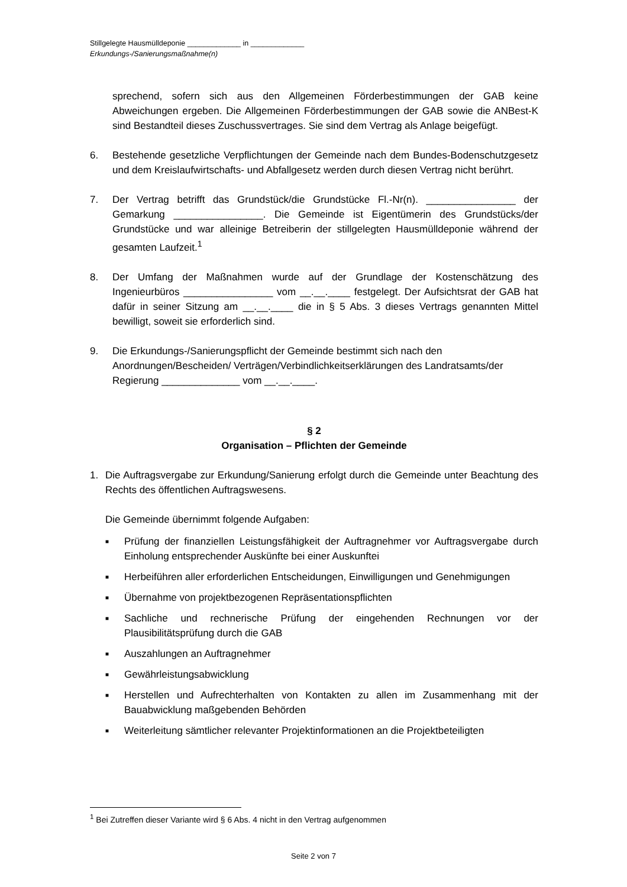Stillgelegte Hausmülldeponie _____________ in _____________
Erkundungs-/Sanierungsmaßnahme(n)
sprechend, sofern sich aus den Allgemeinen Förderbestimmungen der GAB keine Abweichungen ergeben. Die Allgemeinen Förderbestimmungen der GAB sowie die ANBest-K sind Bestandteil dieses Zuschussvertrages. Sie sind dem Vertrag als Anlage beigefügt.
6. Bestehende gesetzliche Verpflichtungen der Gemeinde nach dem Bundes-Bodenschutzgesetz und dem Kreislaufwirtschafts- und Abfallgesetz werden durch diesen Vertrag nicht berührt.
7. Der Vertrag betrifft das Grundstück/die Grundstücke Fl.-Nr(n). ________________ der Gemarkung ________________. Die Gemeinde ist Eigentümerin des Grundstücks/der Grundstücke und war alleinige Betreiberin der stillgelegten Hausmülldeponie während der gesamten Laufzeit.<sup>1</sup>
8. Der Umfang der Maßnahmen wurde auf der Grundlage der Kostenschätzung des Ingenieurbüros ________________ vom __.__.____ festgelegt. Der Aufsichtsrat der GAB hat dafür in seiner Sitzung am __.__.____ die in § 5 Abs. 3 dieses Vertrags genannten Mittel bewilligt, soweit sie erforderlich sind.
9. Die Erkundungs-/Sanierungspflicht der Gemeinde bestimmt sich nach den Anordnungen/Bescheiden/ Verträgen/Verbindlichkeitserklärungen des Landratsamts/der Regierung ______________ vom __.__.____.
§ 2
Organisation – Pflichten der Gemeinde
1. Die Auftragsvergabe zur Erkundung/Sanierung erfolgt durch die Gemeinde unter Beachtung des Rechts des öffentlichen Auftragswesens.
Die Gemeinde übernimmt folgende Aufgaben:
■ Prüfung der finanziellen Leistungsfähigkeit der Auftragnehmer vor Auftragsvergabe durch Einholung entsprechender Auskünfte bei einer Auskunftei
■ Herbeiführen aller erforderlichen Entscheidungen, Einwilligungen und Genehmigungen
■ Übernahme von projektbezogenen Repräsentationspflichten
■ Sachliche und rechnerische Prüfung der eingehenden Rechnungen vor der Plausibilitätsprüfung durch die GAB
■ Auszahlungen an Auftragnehmer
■ Gewährleistungsabwicklung
■ Herstellen und Aufrechterhalten von Kontakten zu allen im Zusammenhang mit der Bauabwicklung maßgebenden Behörden
■ Weiterleitung sämtlicher relevanter Projektinformationen an die Projektbeteiligten
<sup>1</sup> Bei Zutreffen dieser Variante wird § 6 Abs. 4 nicht in den Vertrag aufgenommen
Seite 2 von 7